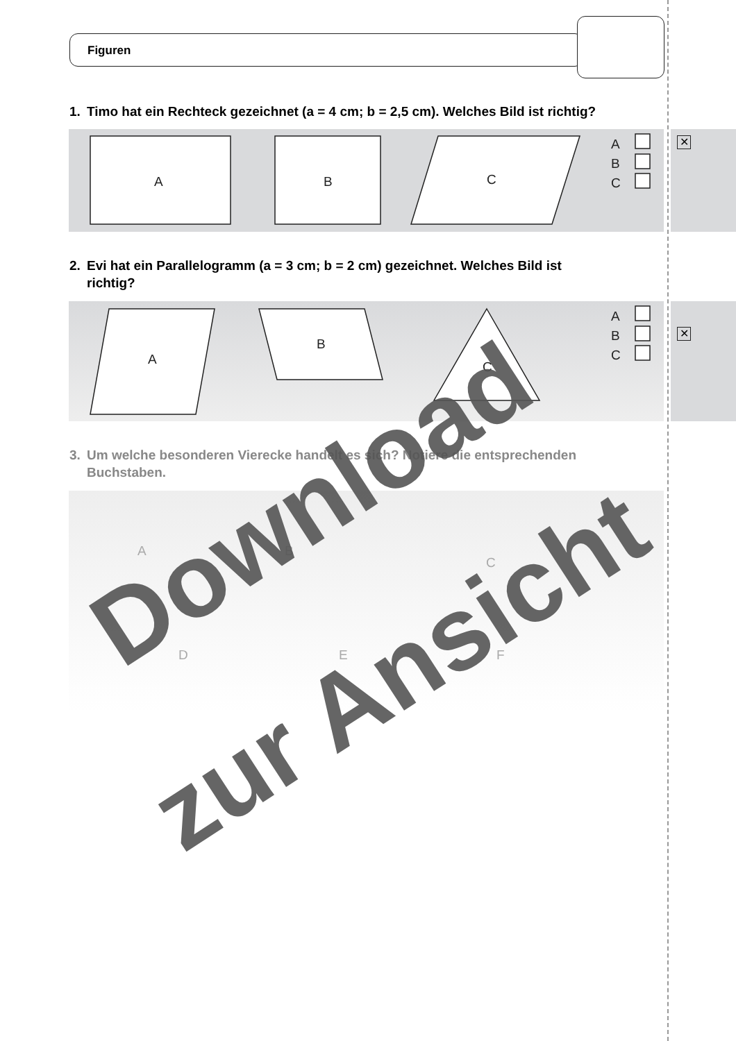Figuren
1. Timo hat ein Rechteck gezeichnet (a = 4 cm; b = 2,5 cm). Welches Bild ist richtig?
✕
2. Evi hat ein Parallelogramm (a = 3 cm; b = 2 cm) gezeichnet. Welches Bild ist
richtig?
✕
3. Um welche besonderen Vierecke handelt es sich? Notiere die entsprechenden
Buchstaben.
A
B
C
A
B
C
A
B
C
A
B
C
A
B
C
D
E
F
Download
zur Ansicht